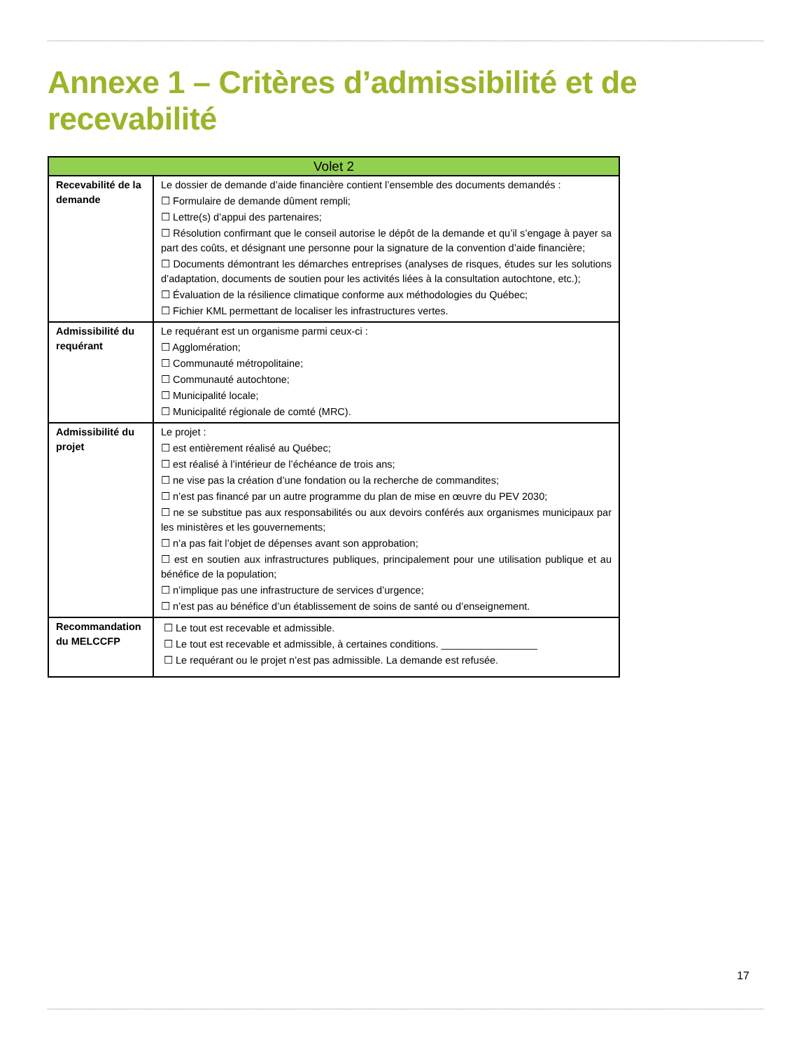Annexe 1 – Critères d’admissibilité et de recevabilité
| Volet 2 | |
| --- | --- |
| Recevabilité de la demande | Le dossier de demande d’aide financière contient l’ensemble des documents demandés : ☐ Formulaire de demande dûment rempli; ☐ Lettre(s) d’appui des partenaires; ☐ Résolution confirmant que le conseil autorise le dépôt de la demande et qu’il s’engage à payer sa part des coûts, et désignant une personne pour la signature de la convention d’aide financière; ☐ Documents démontrant les démarches entreprises (analyses de risques, études sur les solutions d’adaptation, documents de soutien pour les activités liées à la consultation autochtone, etc.); ☐ Évaluation de la résilience climatique conforme aux méthodologies du Québec; ☐ Fichier KML permettant de localiser les infrastructures vertes. |
| Admissibilité du requérant | Le requérant est un organisme parmi ceux-ci : ☐ Agglomération; ☐ Communauté métropolitaine; ☐ Communauté autochtone; ☐ Municipalité locale; ☐ Municipalité régionale de comté (MRC). |
| Admissibilité du projet | Le projet : ☐ est entièrement réalisé au Québec; ☐ est réalisé à l’intérieur de l’échéance de trois ans; ☐ ne vise pas la création d’une fondation ou la recherche de commandites; ☐ n’est pas financé par un autre programme du plan de mise en œuvre du PEV 2030; ☐ ne se substitue pas aux responsabilités ou aux devoirs conférés aux organismes municipaux par les ministères et les gouvernements; ☐ n’a pas fait l’objet de dépenses avant son approbation; ☐ est en soutien aux infrastructures publiques, principalement pour une utilisation publique et au bénéfice de la population; ☐ n’implique pas une infrastructure de services d’urgence; ☐ n’est pas au bénéfice d’un établissement de soins de santé ou d’enseignement. |
| Recommandation du MELCCFP | ☐ Le tout est recevable et admissible. ☐ Le tout est recevable et admissible, à certaines conditions. _________________ ☐ Le requérant ou le projet n’est pas admissible. La demande est refusée. |
17